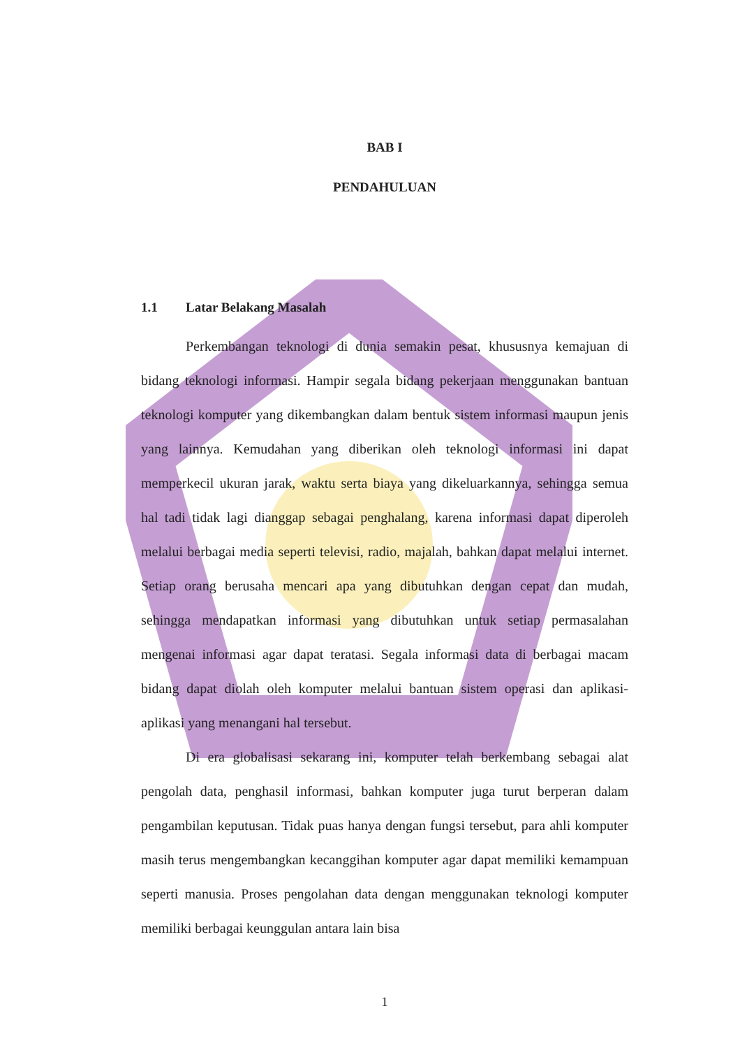BAB I
PENDAHULUAN
1.1 Latar Belakang Masalah
Perkembangan teknologi di dunia semakin pesat, khususnya kemajuan di bidang teknologi informasi. Hampir segala bidang pekerjaan menggunakan bantuan teknologi komputer yang dikembangkan dalam bentuk sistem informasi maupun jenis yang lainnya. Kemudahan yang diberikan oleh teknologi informasi ini dapat memperkecil ukuran jarak, waktu serta biaya yang dikeluarkannya, sehingga semua hal tadi tidak lagi dianggap sebagai penghalang, karena informasi dapat diperoleh melalui berbagai media seperti televisi, radio, majalah, bahkan dapat melalui internet. Setiap orang berusaha mencari apa yang dibutuhkan dengan cepat dan mudah, sehingga mendapatkan informasi yang dibutuhkan untuk setiap permasalahan mengenai informasi agar dapat teratasi. Segala informasi data di berbagai macam bidang dapat diolah oleh komputer melalui bantuan sistem operasi dan aplikasi-aplikasi yang menangani hal tersebut.
Di era globalisasi sekarang ini, komputer telah berkembang sebagai alat pengolah data, penghasil informasi, bahkan komputer juga turut berperan dalam pengambilan keputusan. Tidak puas hanya dengan fungsi tersebut, para ahli komputer masih terus mengembangkan kecanggihan komputer agar dapat memiliki kemampuan seperti manusia. Proses pengolahan data dengan menggunakan teknologi komputer memiliki berbagai keunggulan antara lain bisa
1